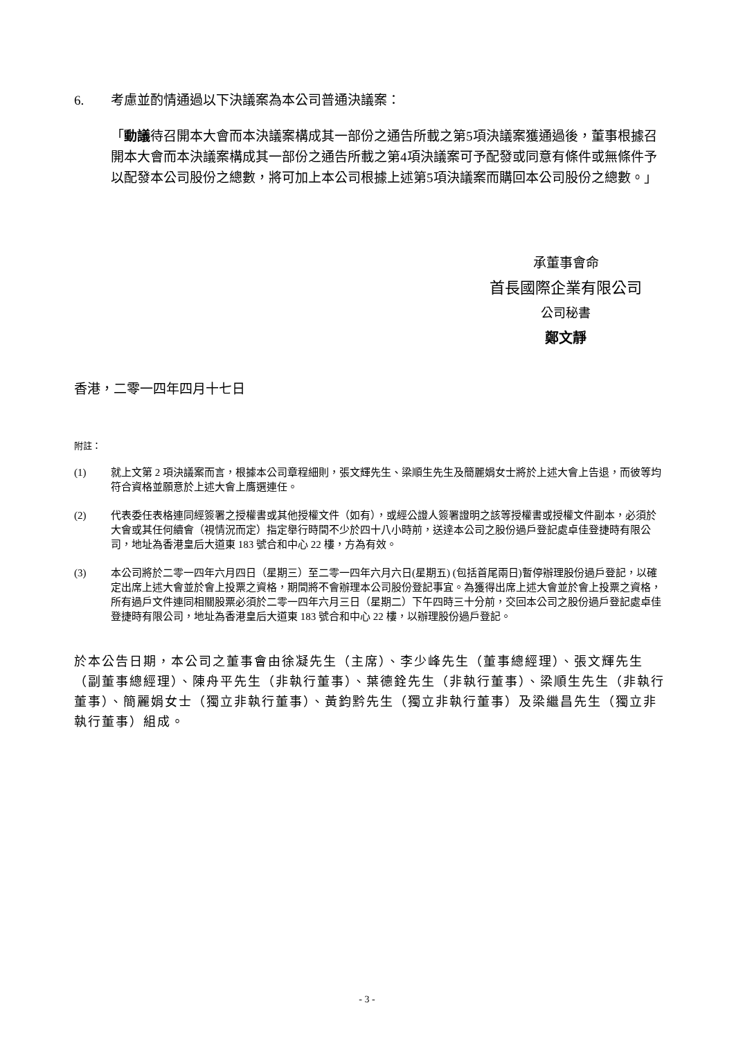6. 考慮並酌情通過以下決議案為本公司普通決議案：
「動議待召開本大會而本決議案構成其一部份之通告所載之第5項決議案獲通過後，董事根據召開本大會而本決議案構成其一部份之通告所載之第4項決議案可予配發或同意有條件或無條件予以配發本公司股份之總數，將可加上本公司根據上述第5項決議案而購回本公司股份之總數。」
承董事會命
首長國際企業有限公司
公司秘書
鄭文靜
香港，二零一四年四月十七日
附註：
(1) 就上文第 2 項決議案而言，根據本公司章程細則，張文輝先生、梁順生先生及簡麗娟女士將於上述大會上告退，而彼等均符合資格並願意於上述大會上膺選連任。
(2) 代表委任表格連同經簽署之授權書或其他授權文件（如有），或經公證人簽署證明之該等授權書或授權文件副本，必須於大會或其任何續會（視情況而定）指定舉行時間不少於四十八小時前，送達本公司之股份過戶登記處卓佳登捷時有限公司，地址為香港皇后大道東 183 號合和中心 22 樓，方為有效。
(3) 本公司將於二零一四年六月四日（星期三）至二零一四年六月六日(星期五) (包括首尾兩日)暫停辦理股份過戶登記，以確定出席上述大會並於會上投票之資格，期間將不會辦理本公司股份登記事宜。為獲得出席上述大會並於會上投票之資格，所有過戶文件連同相關股票必須於二零一四年六月三日（星期二）下午四時三十分前，交回本公司之股份過戶登記處卓佳登捷時有限公司，地址為香港皇后大道東 183 號合和中心 22 樓，以辦理股份過戶登記。
於本公告日期，本公司之董事會由徐凝先生（主席）、李少峰先生（董事總經理）、張文輝先生（副董事總經理）、陳舟平先生（非執行董事）、葉德銓先生（非執行董事）、梁順生先生（非執行董事）、簡麗娟女士（獨立非執行董事）、黃鈞黔先生（獨立非執行董事）及梁繼昌先生（獨立非執行董事）組成。
- 3 -